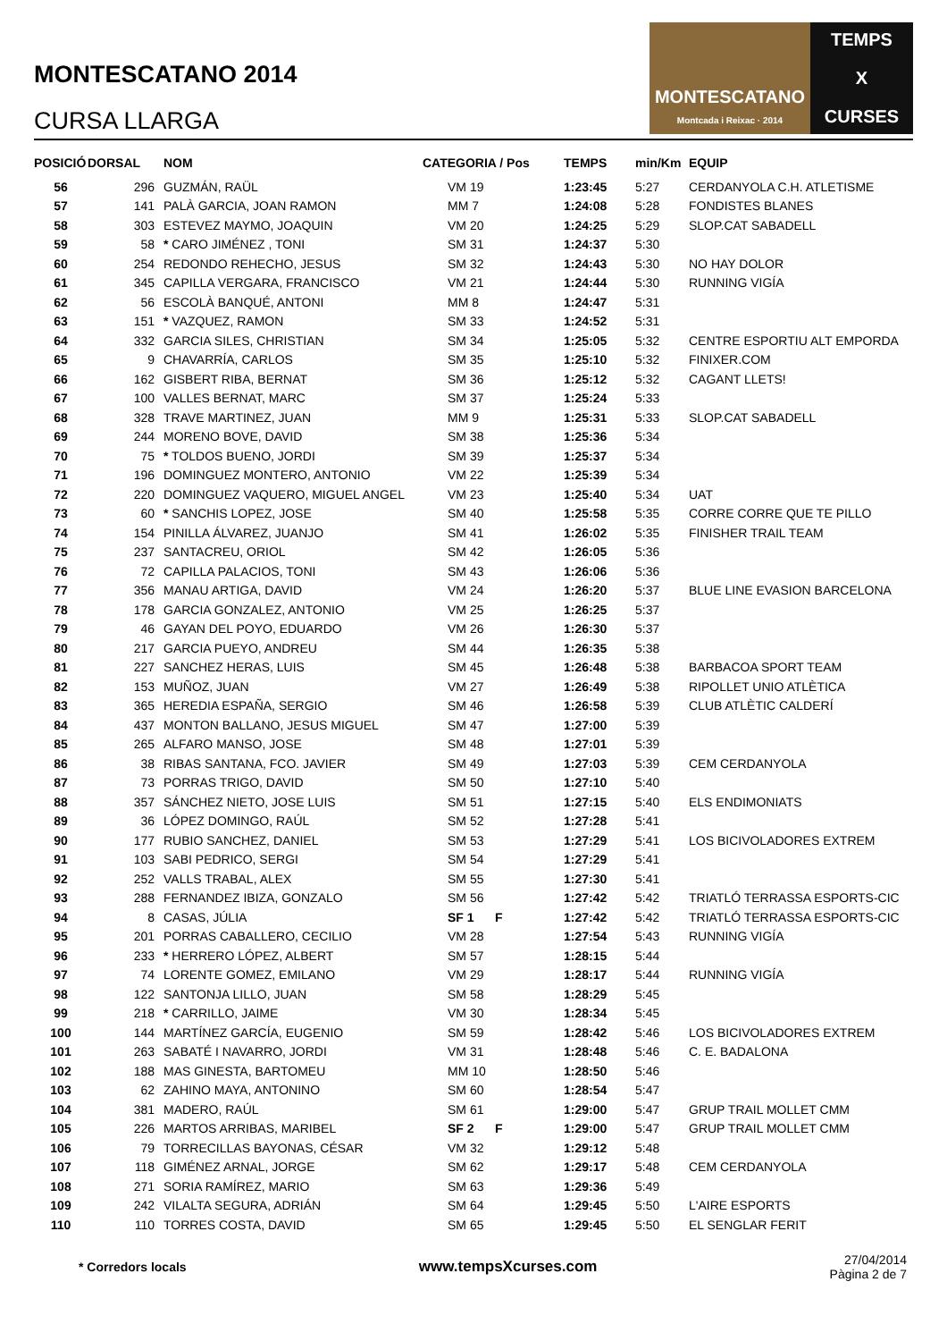MONTESCATANO 2014
CURSA LLARGA
MONTESCATANO
Montcada i Reixac · 2014
TEMPS
X
CURSES
| POSICIÓ | DORSAL | NOM | CATEGORIA / Pos | TEMPS | min/Km | EQUIP |
| --- | --- | --- | --- | --- | --- | --- |
| 56 | 296 | GUZMÁN, RAÜL | VM 19 | 1:23:45 | 5:27 | CERDANYOLA C.H. ATLETISME |
| 57 | 141 | PALÀ GARCIA, JOAN RAMON | MM 7 | 1:24:08 | 5:28 | FONDISTES BLANES |
| 58 | 303 | ESTEVEZ MAYMO, JOAQUIN | VM 20 | 1:24:25 | 5:29 | SLOP.CAT SABADELL |
| 59 | 58 | * CARO JIMÉNEZ , TONI | SM 31 | 1:24:37 | 5:30 | |
| 60 | 254 | REDONDO REHECHO, JESUS | SM 32 | 1:24:43 | 5:30 | NO HAY DOLOR |
| 61 | 345 | CAPILLA VERGARA, FRANCISCO | VM 21 | 1:24:44 | 5:30 | RUNNING VIGÍA |
| 62 | 56 | ESCOLÀ BANQUÉ, ANTONI | MM 8 | 1:24:47 | 5:31 | |
| 63 | 151 | * VAZQUEZ, RAMON | SM 33 | 1:24:52 | 5:31 | |
| 64 | 332 | GARCIA SILES, CHRISTIAN | SM 34 | 1:25:05 | 5:32 | CENTRE ESPORTIU ALT EMPORDA |
| 65 | 9 | CHAVARRÍA, CARLOS | SM 35 | 1:25:10 | 5:32 | FINIXER.COM |
| 66 | 162 | GISBERT RIBA, BERNAT | SM 36 | 1:25:12 | 5:32 | CAGANT LLETS! |
| 67 | 100 | VALLES BERNAT, MARC | SM 37 | 1:25:24 | 5:33 | |
| 68 | 328 | TRAVE MARTINEZ, JUAN | MM 9 | 1:25:31 | 5:33 | SLOP.CAT SABADELL |
| 69 | 244 | MORENO BOVE, DAVID | SM 38 | 1:25:36 | 5:34 | |
| 70 | 75 | * TOLDOS BUENO, JORDI | SM 39 | 1:25:37 | 5:34 | |
| 71 | 196 | DOMINGUEZ MONTERO, ANTONIO | VM 22 | 1:25:39 | 5:34 | |
| 72 | 220 | DOMINGUEZ VAQUERO, MIGUEL ANGEL | VM 23 | 1:25:40 | 5:34 | UAT |
| 73 | 60 | * SANCHIS LOPEZ, JOSE | SM 40 | 1:25:58 | 5:35 | CORRE CORRE QUE TE PILLO |
| 74 | 154 | PINILLA ÁLVAREZ, JUANJO | SM 41 | 1:26:02 | 5:35 | FINISHER TRAIL TEAM |
| 75 | 237 | SANTACREU, ORIOL | SM 42 | 1:26:05 | 5:36 | |
| 76 | 72 | CAPILLA PALACIOS, TONI | SM 43 | 1:26:06 | 5:36 | |
| 77 | 356 | MANAU ARTIGA, DAVID | VM 24 | 1:26:20 | 5:37 | BLUE LINE EVASION BARCELONA |
| 78 | 178 | GARCIA GONZALEZ, ANTONIO | VM 25 | 1:26:25 | 5:37 | |
| 79 | 46 | GAYAN DEL POYO, EDUARDO | VM 26 | 1:26:30 | 5:37 | |
| 80 | 217 | GARCIA PUEYO, ANDREU | SM 44 | 1:26:35 | 5:38 | |
| 81 | 227 | SANCHEZ HERAS, LUIS | SM 45 | 1:26:48 | 5:38 | BARBACOA SPORT TEAM |
| 82 | 153 | MUÑOZ, JUAN | VM 27 | 1:26:49 | 5:38 | RIPOLLET UNIO ATLÈTICA |
| 83 | 365 | HEREDIA ESPAÑA, SERGIO | SM 46 | 1:26:58 | 5:39 | CLUB ATLÈTIC CALDERÍ |
| 84 | 437 | MONTON BALLANO, JESUS MIGUEL | SM 47 | 1:27:00 | 5:39 | |
| 85 | 265 | ALFARO MANSO, JOSE | SM 48 | 1:27:01 | 5:39 | |
| 86 | 38 | RIBAS SANTANA, FCO. JAVIER | SM 49 | 1:27:03 | 5:39 | CEM CERDANYOLA |
| 87 | 73 | PORRAS TRIGO, DAVID | SM 50 | 1:27:10 | 5:40 | |
| 88 | 357 | SÁNCHEZ NIETO, JOSE LUIS | SM 51 | 1:27:15 | 5:40 | ELS ENDIMONIATS |
| 89 | 36 | LÓPEZ DOMINGO, RAÚL | SM 52 | 1:27:28 | 5:41 | |
| 90 | 177 | RUBIO SANCHEZ, DANIEL | SM 53 | 1:27:29 | 5:41 | LOS BICIVOLADORES EXTREM |
| 91 | 103 | SABI PEDRICO, SERGI | SM 54 | 1:27:29 | 5:41 | |
| 92 | 252 | VALLS TRABAL, ALEX | SM 55 | 1:27:30 | 5:41 | |
| 93 | 288 | FERNANDEZ IBIZA, GONZALO | SM 56 | 1:27:42 | 5:42 | TRIATLÓ TERRASSA ESPORTS-CIC |
| 94 | 8 | CASAS, JÚLIA | SF 1 F | 1:27:42 | 5:42 | TRIATLÓ TERRASSA ESPORTS-CIC |
| 95 | 201 | PORRAS CABALLERO, CECILIO | VM 28 | 1:27:54 | 5:43 | RUNNING VIGÍA |
| 96 | 233 | * HERRERO LÓPEZ, ALBERT | SM 57 | 1:28:15 | 5:44 | |
| 97 | 74 | LORENTE GOMEZ, EMILANO | VM 29 | 1:28:17 | 5:44 | RUNNING VIGÍA |
| 98 | 122 | SANTONJA LILLO, JUAN | SM 58 | 1:28:29 | 5:45 | |
| 99 | 218 | * CARRILLO, JAIME | VM 30 | 1:28:34 | 5:45 | |
| 100 | 144 | MARTÍNEZ GARCÍA, EUGENIO | SM 59 | 1:28:42 | 5:46 | LOS BICIVOLADORES EXTREM |
| 101 | 263 | SABATÉ I NAVARRO, JORDI | VM 31 | 1:28:48 | 5:46 | C. E. BADALONA |
| 102 | 188 | MAS GINESTA, BARTOMEU | MM 10 | 1:28:50 | 5:46 | |
| 103 | 62 | ZAHINO MAYA, ANTONINO | SM 60 | 1:28:54 | 5:47 | |
| 104 | 381 | MADERO, RAÚL | SM 61 | 1:29:00 | 5:47 | GRUP TRAIL MOLLET CMM |
| 105 | 226 | MARTOS ARRIBAS, MARIBEL | SF 2 F | 1:29:00 | 5:47 | GRUP TRAIL MOLLET CMM |
| 106 | 79 | TORRECILLAS BAYONAS, CÉSAR | VM 32 | 1:29:12 | 5:48 | |
| 107 | 118 | GIMÉNEZ ARNAL, JORGE | SM 62 | 1:29:17 | 5:48 | CEM CERDANYOLA |
| 108 | 271 | SORIA RAMÍREZ, MARIO | SM 63 | 1:29:36 | 5:49 | |
| 109 | 242 | VILALTA SEGURA, ADRIÁN | SM 64 | 1:29:45 | 5:50 | L'AIRE ESPORTS |
| 110 | 110 | TORRES COSTA, DAVID | SM 65 | 1:29:45 | 5:50 | EL SENGLAR FERIT |
* Corredors locals www.tempsXcurses.com
27/04/2014
Pàgina 2 de 7